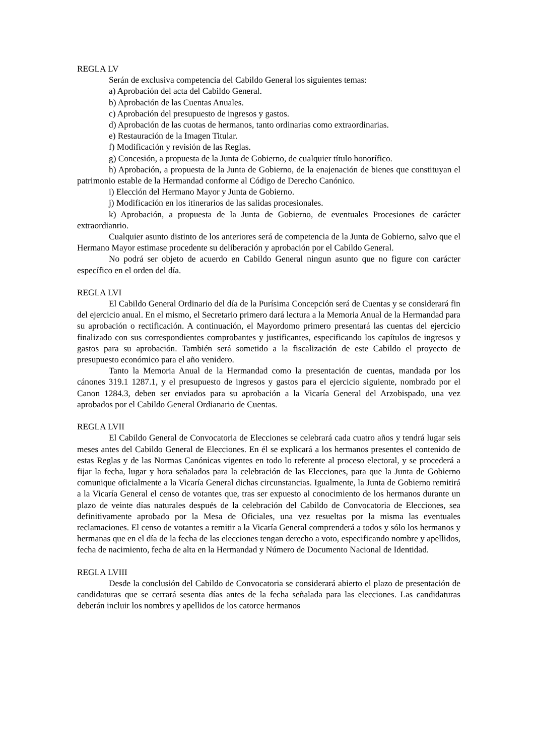REGLA LV
Serán de exclusiva competencia del Cabildo General los siguientes temas:
a) Aprobación del acta del Cabildo General.
b) Aprobación de las Cuentas Anuales.
c) Aprobación del presupuesto de ingresos y gastos.
d) Aprobación de las cuotas de hermanos, tanto ordinarias como extraordinarias.
e) Restauración de la Imagen Titular.
f) Modificación y revisión de las Reglas.
g) Concesión, a propuesta de la Junta de Gobierno, de cualquier título honorífico.
h) Aprobación, a propuesta de la Junta de Gobierno, de la enajenación de bienes que constituyan el patrimonio estable de la Hermandad conforme al Código de Derecho Canónico.
i) Elección del Hermano Mayor y Junta de Gobierno.
j) Modificación en los itinerarios de las salidas procesionales.
k) Aprobación, a propuesta de la Junta de Gobierno, de eventuales Procesiones de carácter extraordianrio.
Cualquier asunto distinto de los anteriores será de competencia de la Junta de Gobierno, salvo que el Hermano Mayor estimase procedente su deliberación y aprobación por el Cabildo General.
No podrá ser objeto de acuerdo en Cabildo General ningun asunto que no figure con carácter específico en el orden del día.
REGLA LVI
El Cabildo General Ordinario del día de la Purísima Concepción será de Cuentas y se considerará fin del ejercicio anual. En el mismo, el Secretario primero dará lectura a la Memoria Anual de la Hermandad para su aprobación o rectificación. A continuación, el Mayordomo primero presentará las cuentas del ejercicio finalizado con sus correspondientes comprobantes y justificantes, especificando los capítulos de ingresos y gastos para su aprobación. También será sometido a la fiscalización de este Cabildo el proyecto de presupuesto económico para el año venidero.
Tanto la Memoria Anual de la Hermandad como la presentación de cuentas, mandada por los cánones 319.1 1287.1, y el presupuesto de ingresos y gastos para el ejercicio siguiente, nombrado por el Canon 1284.3, deben ser enviados para su aprobación a la Vicaría General del Arzobispado, una vez aprobados por el Cabildo General Ordianario de Cuentas.
REGLA LVII
El Cabildo General de Convocatoria de Elecciones se celebrará cada cuatro años y tendrá lugar seis meses antes del Cabildo General de Elecciones. En él se explicará a los hermanos presentes el contenido de estas Reglas y de las Normas Canónicas vigentes en todo lo referente al proceso electoral, y se procederá a fijar la fecha, lugar y hora señalados para la celebración de las Elecciones, para que la Junta de Gobierno comunique oficialmente a la Vicaría General dichas circunstancias. Igualmente, la Junta de Gobierno remitirá a la Vicaría General el censo de votantes que, tras ser expuesto al conocimiento de los hermanos durante un plazo de veinte días naturales después de la celebración del Cabildo de Convocatoria de Elecciones, sea definitivamente aprobado por la Mesa de Oficiales, una vez resueltas por la misma las eventuales reclamaciones. El censo de votantes a remitir a la Vicaría General comprenderá a todos y sólo los hermanos y hermanas que en el día de la fecha de las elecciones tengan derecho a voto, especificando nombre y apellidos, fecha de nacimiento, fecha de alta en la Hermandad y Número de Documento Nacional de Identidad.
REGLA LVIII
Desde la conclusión del Cabildo de Convocatoria se considerará abierto el plazo de presentación de candidaturas que se cerrará sesenta días antes de la fecha señalada para las elecciones. Las candidaturas deberán incluir los nombres y apellidos de los catorce hermanos